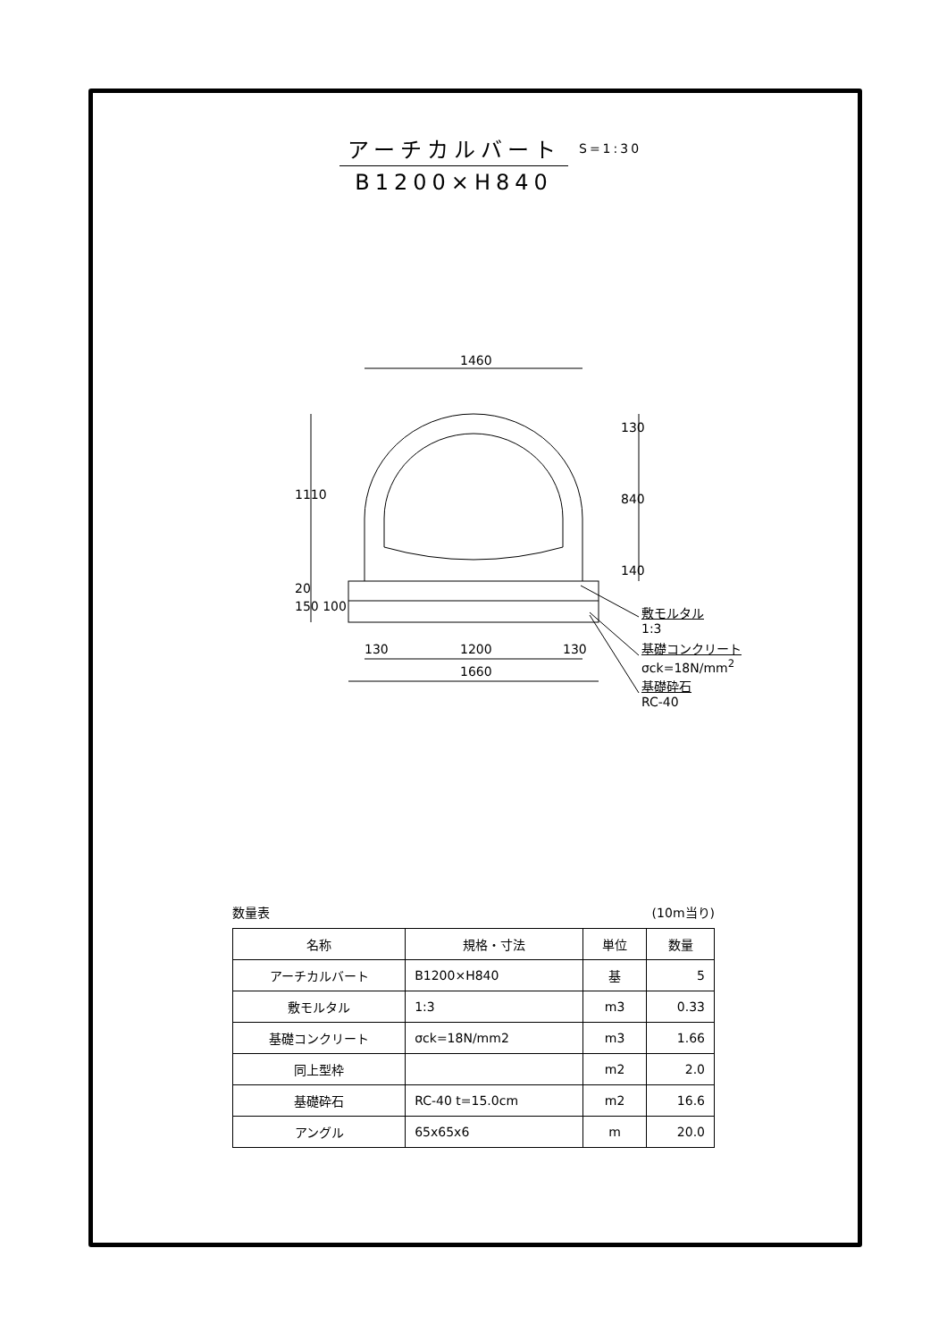アーチカルバート
B1200×H840
S=1:30
1460
1110
130
840
140
20
150 100
130 1200 130
1660
敷モルタル
1:3
基礎コンクリート
σck=18N/mm<sup>2</sup>
基礎砕石
RC-40
数量表 (10m当り)
| 名称 | 規格・寸法 | 単位 | 数量 |
| --- | --- | --- | --- |
| アーチカルバート | B1200×H840 | 基 | 5 |
| 敷モルタル | 1:3 | m3 | 0.33 |
| 基礎コンクリート | σck=18N/mm2 | m3 | 1.66 |
| 同上型枠 | | m2 | 2.0 |
| 基礎砕石 | RC-40 t=15.0cm | m2 | 16.6 |
| アングル | 65x65x6 | m | 20.0 |